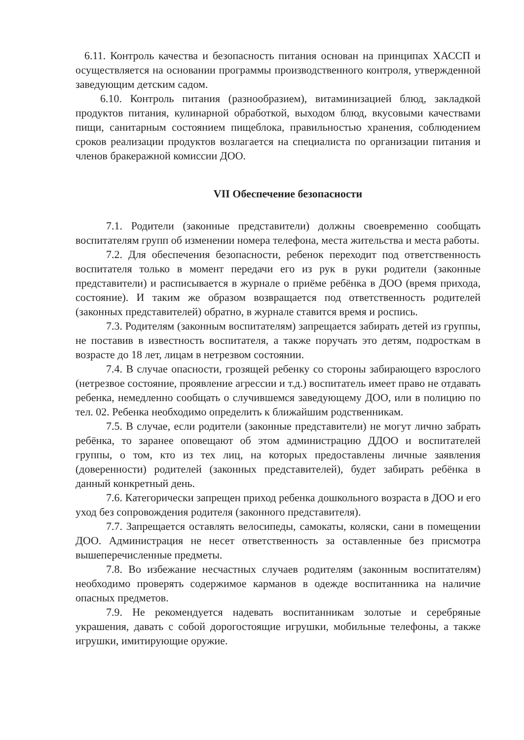6.11. Контроль качества и безопасность питания основан на принципах ХАССП и осуществляется на основании программы производственного контроля, утвержденной заведующим детским садом.
6.10. Контроль питания (разнообразием), витаминизацией блюд, закладкой продуктов питания, кулинарной обработкой, выходом блюд, вкусовыми качествами пищи, санитарным состоянием пищеблока, правильностью хранения, соблюдением сроков реализации продуктов возлагается на специалиста по организации питания и членов бракеражной комиссии ДОО.
VII Обеспечение безопасности
7.1. Родители (законные представители) должны своевременно сообщать воспитателям групп об изменении номера телефона, места жительства и места работы.
7.2. Для обеспечения безопасности, ребенок переходит под ответственность воспитателя только в момент передачи его из рук в руки родители (законные представители) и расписывается в журнале о приёме ребёнка в ДОО (время прихода, состояние). И таким же образом возвращается под ответственность родителей (законных представителей) обратно, в журнале ставится время и роспись.
7.3. Родителям (законным воспитателям) запрещается забирать детей из группы, не поставив в известность воспитателя, а также поручать это детям, подросткам в возрасте до 18 лет, лицам в нетрезвом состоянии.
7.4. В случае опасности, грозящей ребенку со стороны забирающего взрослого (нетрезвое состояние, проявление агрессии и т.д.) воспитатель имеет право не отдавать ребенка, немедленно сообщать о случившемся заведующему ДОО, или в полицию по тел. 02. Ребенка необходимо определить к ближайшим родственникам.
7.5. В случае, если родители (законные представители) не могут лично забрать ребёнка, то заранее оповещают об этом администрацию ДДОО и воспитателей группы, о том, кто из тех лиц, на которых предоставлены личные заявления (доверенности) родителей (законных представителей), будет забирать ребёнка в данный конкретный день.
7.6. Категорически запрещен приход ребенка дошкольного возраста в ДОО и его уход без сопровождения родителя (законного представителя).
7.7. Запрещается оставлять велосипеды, самокаты, коляски, сани в помещении ДОО. Администрация не несет ответственность за оставленные без присмотра вышеперечисленные предметы.
7.8. Во избежание несчастных случаев родителям (законным воспитателям) необходимо проверять содержимое карманов в одежде воспитанника на наличие опасных предметов.
7.9. Не рекомендуется надевать воспитанникам золотые и серебряные украшения, давать с собой дорогостоящие игрушки, мобильные телефоны, а также игрушки, имитирующие оружие.